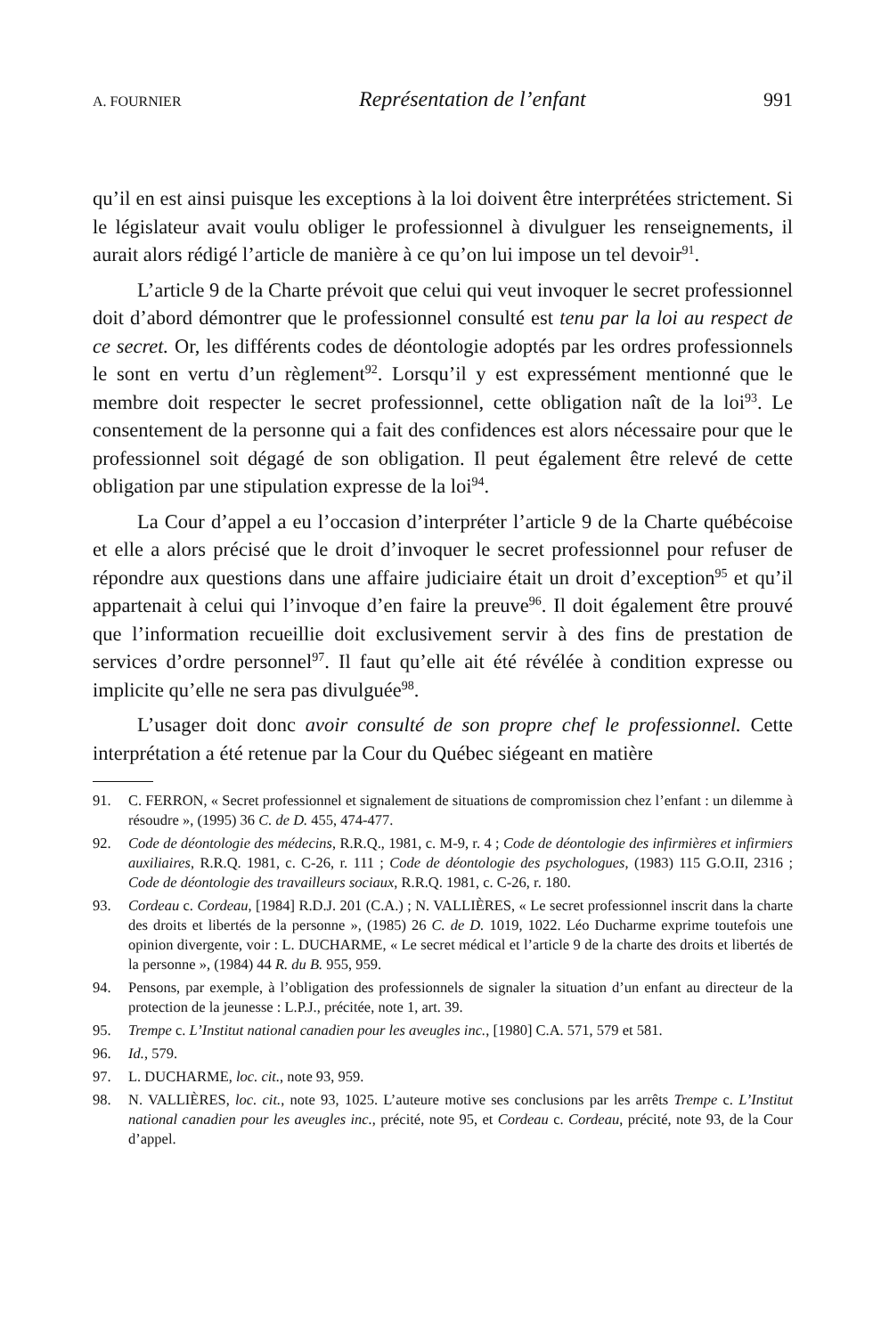A. FOURNIER Représentation de l’enfant 991
qu’il en est ainsi puisque les exceptions à la loi doivent être interprétées strictement. Si le législateur avait voulu obliger le professionnel à divulguer les renseignements, il aurait alors rédigé l’article de manière à ce qu’on lui impose un tel devoir<sup>91</sup>.
L’article 9 de la Charte prévoit que celui qui veut invoquer le secret professionnel doit d’abord démontrer que le professionnel consulté est tenu par la loi au respect de ce secret. Or, les différents codes de déontologie adoptés par les ordres professionnels le sont en vertu d’un règlement<sup>92</sup>. Lorsqu’il y est expressément mentionné que le membre doit respecter le secret professionnel, cette obligation naît de la loi<sup>93</sup>. Le consentement de la personne qui a fait des confidences est alors nécessaire pour que le professionnel soit dégagé de son obligation. Il peut également être relevé de cette obligation par une stipulation expresse de la loi<sup>94</sup>.
La Cour d’appel a eu l’occasion d’interpréter l’article 9 de la Charte québécoise et elle a alors précisé que le droit d’invoquer le secret professionnel pour refuser de répondre aux questions dans une affaire judiciaire était un droit d’exception<sup>95</sup> et qu’il appartenait à celui qui l’invoque d’en faire la preuve<sup>96</sup>. Il doit également être prouvé que l’information recueillie doit exclusivement servir à des fins de prestation de services d’ordre personnel<sup>97</sup>. Il faut qu’elle ait été révélée à condition expresse ou implicite qu’elle ne sera pas divulguée<sup>98</sup>.
L’usager doit donc avoir consulté de son propre chef le professionnel. Cette interprétation a été retenue par la Cour du Québec siégeant en matière
91. C. FERRON, « Secret professionnel et signalement de situations de compromission chez l’enfant : un dilemme à résoudre », (1995) 36 C. de D. 455, 474-477.
92. Code de déontologie des médecins, R.R.Q., 1981, c. M-9, r. 4 ; Code de déontologie des infirmières et infirmiers auxiliaires, R.R.Q. 1981, c. C-26, r. 111 ; Code de déontologie des psychologues, (1983) 115 G.O.II, 2316 ; Code de déontologie des travailleurs sociaux, R.R.Q. 1981, c. C-26, r. 180.
93. Cordeau c. Cordeau, [1984] R.D.J. 201 (C.A.) ; N. VALLIÈRES, « Le secret professionnel inscrit dans la charte des droits et libertés de la personne », (1985) 26 C. de D. 1019, 1022. Léo Ducharme exprime toutefois une opinion divergente, voir : L. DUCHARME, « Le secret médical et l’article 9 de la charte des droits et libertés de la personne », (1984) 44 R. du B. 955, 959.
94. Pensons, par exemple, à l’obligation des professionnels de signaler la situation d’un enfant au directeur de la protection de la jeunesse : L.P.J., précitée, note 1, art. 39.
95. Trempe c. L’Institut national canadien pour les aveugles inc., [1980] C.A. 571, 579 et 581.
96. Id., 579.
97. L. DUCHARME, loc. cit., note 93, 959.
98. N. VALLIÈRES, loc. cit., note 93, 1025. L’auteure motive ses conclusions par les arrêts Trempe c. L’Institut national canadien pour les aveugles inc., précité, note 95, et Cordeau c. Cordeau, précité, note 93, de la Cour d’appel.